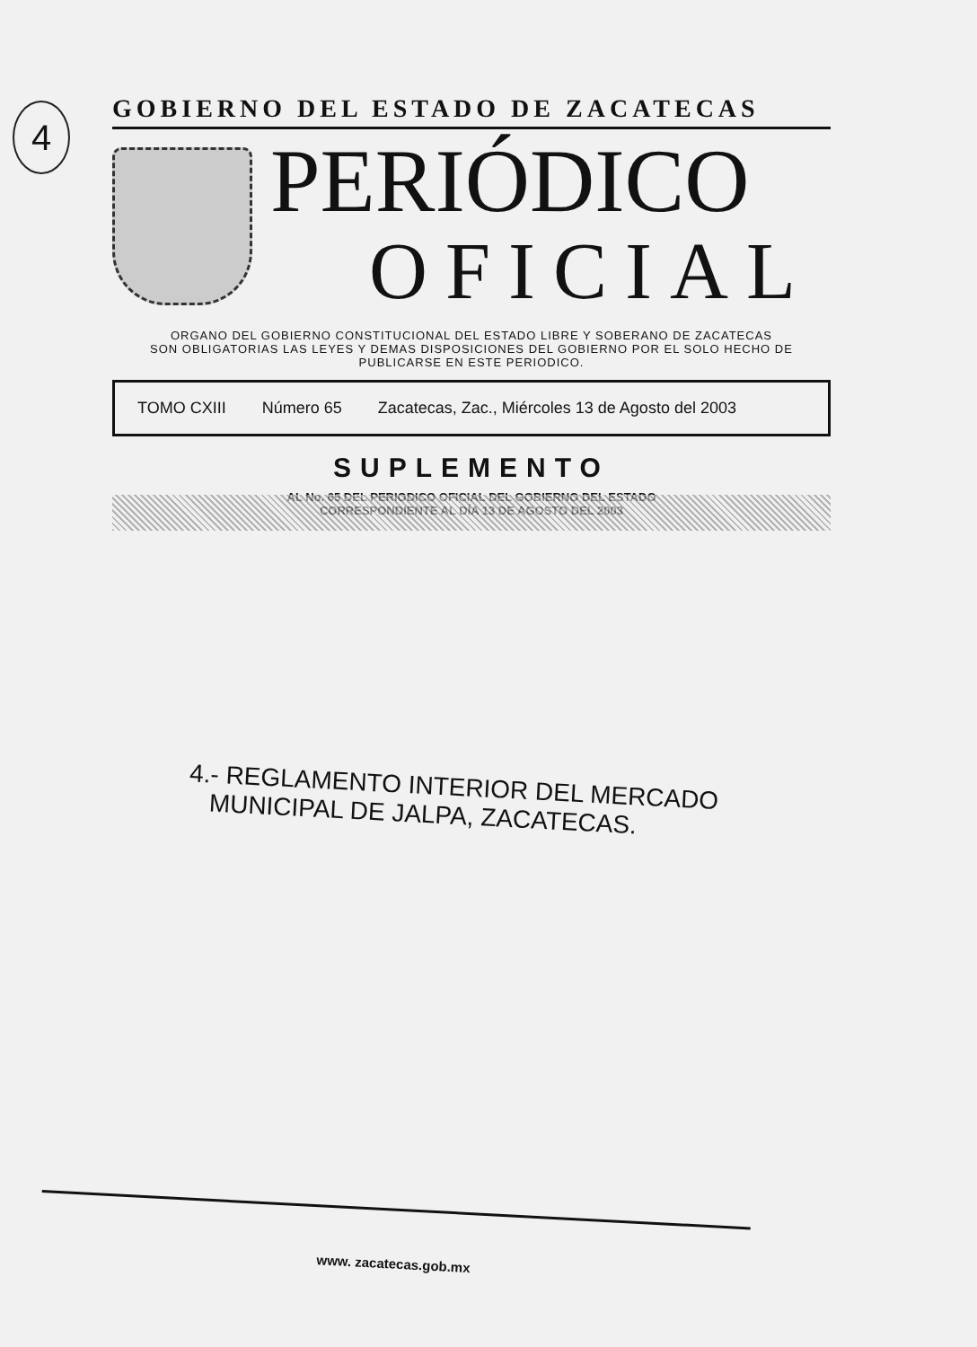4
GOBIERNO DEL ESTADO DE ZACATECAS
PERIÓDICO
OFICIAL
ORGANO DEL GOBIERNO CONSTITUCIONAL DEL ESTADO LIBRE Y SOBERANO DE ZACATECAS
SON OBLIGATORIAS LAS LEYES Y DEMAS DISPOSICIONES DEL GOBIERNO POR EL SOLO HECHO DE
PUBLICARSE EN ESTE PERIODICO.
TOMO CXIII Número 65 Zacatecas, Zac., Miércoles 13 de Agosto del 2003
SUPLEMENTO
AL No. 65 DEL PERIODICO OFICIAL DEL GOBIERNO DEL ESTADO
CORRESPONDIENTE AL DÍA 13 DE AGOSTO DEL 2003
4.- REGLAMENTO INTERIOR DEL MERCADO
MUNICIPAL DE JALPA, ZACATECAS.
www. zacatecas.gob.mx